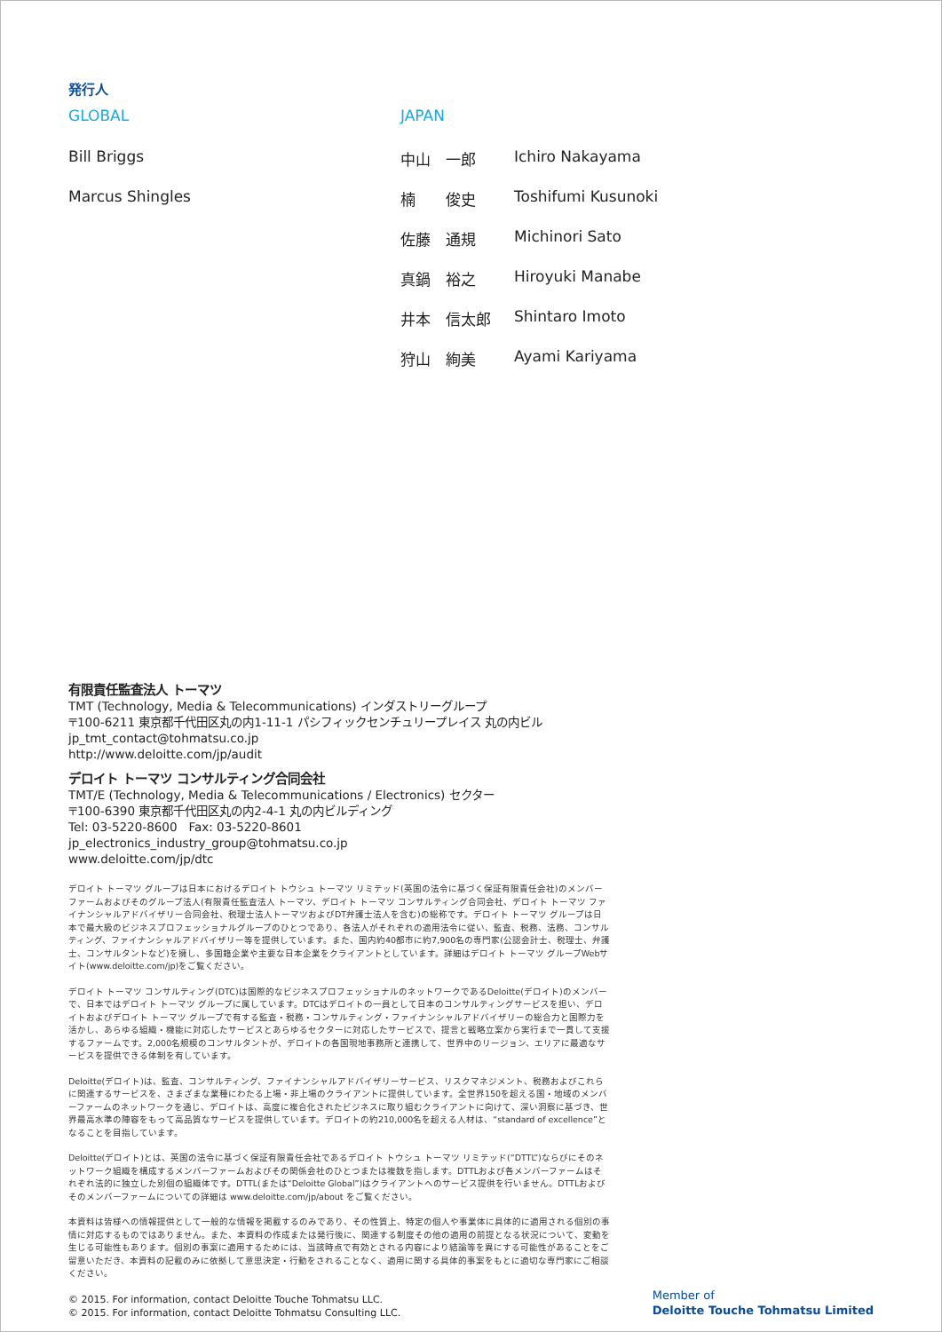発行人
GLOBAL
Bill Briggs
Marcus Shingles
JAPAN
中山　一郎 Ichiro Nakayama
楠　　俊史 Toshifumi Kusunoki
佐藤　通規 Michinori Sato
真鍋　裕之 Hiroyuki Manabe
井本　信太郎 Shintaro Imoto
狩山　絢美 Ayami Kariyama
有限責任監査法人 トーマツ
TMT (Technology, Media & Telecommunications) インダストリーグループ
〒100-6211 東京都千代田区丸の内1-11-1 パシフィックセンチュリープレイス 丸の内ビル
jp_tmt_contact@tohmatsu.co.jp
http://www.deloitte.com/jp/audit
デロイト トーマツ コンサルティング合同会社
TMT/E (Technology, Media & Telecommunications / Electronics) セクター
〒100-6390 東京都千代田区丸の内2-4-1 丸の内ビルディング
Tel: 03-5220-8600　Fax: 03-5220-8601
jp_electronics_industry_group@tohmatsu.co.jp
www.deloitte.com/jp/dtc
デロイト トーマツ グループは日本におけるデロイト トウシュ トーマツ リミテッド(英国の法令に基づく保証有限責任会社)のメンバーファームおよびそのグループ法人(有限責任監査法人 トーマツ、デロイト トーマツ コンサルティング合同会社、デロイト トーマツ ファイナンシャルアドバイザリー合同会社、税理士法人トーマツおよびDT弁護士法人を含む)の総称です。デロイト トーマツ グループは日本で最大級のビジネスプロフェッショナルグループのひとつであり、各法人がそれぞれの適用法令に従い、監査、税務、法務、コンサルティング、ファイナンシャルアドバイザリー等を提供しています。また、国内約40都市に約7,900名の専門家(公認会計士、税理士、弁護士、コンサルタントなど)を擁し、多国籍企業や主要な日本企業をクライアントとしています。詳細はデロイト トーマツ グループWebサイト(www.deloitte.com/jp)をご覧ください。
デロイト トーマツ コンサルティング(DTC)は国際的なビジネスプロフェッショナルのネットワークであるDeloitte(デロイト)のメンバーで、日本ではデロイト トーマツ グループに属しています。DTCはデロイトの一員として日本のコンサルティングサービスを担い、デロイトおよびデロイト トーマツ グループで有する監査・税務・コンサルティング・ファイナンシャルアドバイザリーの総合力と国際力を活かし、あらゆる組織・機能に対応したサービスとあらゆるセクターに対応したサービスで、提言と戦略立案から実行まで一貫して支援するファームです。2,000名規模のコンサルタントが、デロイトの各国現地事務所と連携して、世界中のリージョン、エリアに最適なサービスを提供できる体制を有しています。
Deloitte(デロイト)は、監査、コンサルティング、ファイナンシャルアドバイザリーサービス、リスクマネジメント、税務およびこれらに関連するサービスを、さまざまな業種にわたる上場・非上場のクライアントに提供しています。全世界150を超える国・地域のメンバーファームのネットワークを通じ、デロイトは、高度に複合化されたビジネスに取り組むクライアントに向けて、深い洞察に基づき、世界最高水準の陣容をもって高品質なサービスを提供しています。デロイトの約210,000名を超える人材は、“standard of excellence”となることを目指しています。
Deloitte(デロイト)とは、英国の法令に基づく保証有限責任会社であるデロイト トウシュ トーマツ リミテッド(“DTTL”)ならびにそのネットワーク組織を構成するメンバーファームおよびその関係会社のひとつまたは複数を指します。DTTLおよび各メンバーファームはそれぞれ法的に独立した別個の組織体です。DTTL(または“Deloitte Global”)はクライアントへのサービス提供を行いません。DTTLおよびそのメンバーファームについての詳細は www.deloitte.com/jp/about をご覧ください。
本資料は皆様への情報提供として一般的な情報を掲載するのみであり、その性質上、特定の個人や事業体に具体的に適用される個別の事情に対応するものではありません。また、本資料の作成または発行後に、関連する制度その他の適用の前提となる状況について、変動を生じる可能性もあります。個別の事案に適用するためには、当該時点で有効とされる内容により結論等を異にする可能性があることをご留意いただき、本資料の記載のみに依拠して意思決定・行動をされることなく、適用に関する具体的事案をもとに適切な専門家にご相談ください。
© 2015. For information, contact Deloitte Touche Tohmatsu LLC.
© 2015. For information, contact Deloitte Tohmatsu Consulting LLC.
Member of
Deloitte Touche Tohmatsu Limited